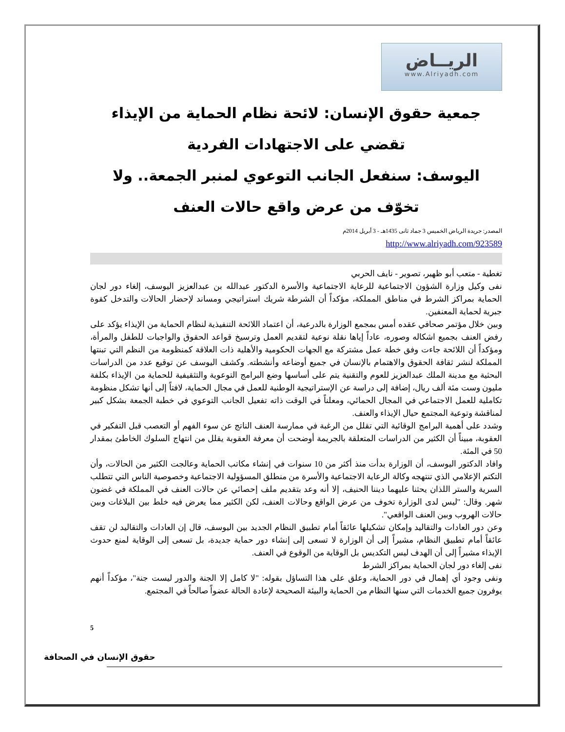الريــاض
www.Alriyadh.com
جمعية حقوق الإنسان: لائحة نظام الحماية من الإيذاء تقضي على الاجتهادات الفردية
اليوسف: سنفعل الجانب التوعوي لمنبر الجمعة.. ولا تخوّف من عرض واقع حالات العنف
المصدر: جريدة الرياض الخميس 3 جماد ثانى 1435هـ - 3 أبريل 2014م
http://www.alriyadh.com/923589
تغطية - متعب أبو ظهير، تصوير - نايف الحربي
نفى وكيل وزارة الشؤون الاجتماعية للرعاية الاجتماعية والأسرة الدكتور عبدالله بن عبدالعزيز اليوسف، إلغاء دور لجان الحماية بمراكز الشرط في مناطق المملكة، مؤكداً أن الشرطة شريك استراتيجي ومساند لإحضار الحالات والتدخل كقوة جبرية لحماية المعنفين.
وبين خلال مؤتمر صحافي عقده أمس بمجمع الوزارة بالدرعية، أن اعتماد اللائحة التنفيذية لنظام الحماية من الإيذاء يؤكد على رفض العنف بجميع اشكاله وصوره، عاداً إياها نقلة نوعية لتقديم العمل وترسيخ قواعد الحقوق والواجبات للطفل والمرأة، ومؤكداً أن اللائحة جاءت وفق خطة عمل مشتركة مع الجهات الحكومية والأهلية ذات العلاقة كمنظومة من النظم التي تبنتها المملكة لنشر ثقافة الحقوق والاهتمام بالإنسان في جميع أوضاعه وأنشطته. وكشف اليوسف عن توقيع عدد من الدراسات البحثية مع مدينة الملك عبدالعزيز للعوم والتقنية يتم على أساسها وضع البرامج التوعوية والتثقيفية للحماية من الإيذاء بكلفة مليون وست مئة ألف ريال، إضافة إلى دراسة عن الإستراتيجية الوطنية للعمل في مجال الحماية، لافتاً إلى أنها تشكل منظومة تكاملية للعمل الاجتماعي في المجال الحمائي، ومعلناً في الوقت ذاته تفعيل الجانب التوعوي في خطبة الجمعة بشكل كبير لمناقشة وتوعية المجتمع حيال الإيذاء والعنف.
وشدد على أهمية البرامج الوقائية التي تقلل من الرغبة في ممارسة العنف الناتج عن سوء الفهم أو التعصب قبل التفكير في العقوبة، مبيناً أن الكثير من الدراسات المتعلقة بالجريمة أوضحت أن معرفة العقوبة يقلل من انتهاج السلوك الخاطئ بمقدار 50 في المئة.
وافاد الدكتور اليوسف، أن الوزارة بدأت منذ أكثر من 10 سنوات في إنشاء مكاتب الحماية وعالجت الكثير من الحالات، وأن التكتم الإعلامي الذي تنتهجه وكالة الرعاية الاجتماعية والأسرة من منطلق المسؤولية الاجتماعية وخصوصية الناس التي تتطلب السرية والستر اللذان يحثنا عليهما ديننا الحنيف، إلا أنه وعد بتقديم ملف إحصائي عن حالات العنف في المملكة في غضون شهر. وقال: "ليس لدى الوزارة تخوف من عرض الواقع وحالات العنف، لكن الكثير مما يعرض فيه خلط بين البلاغات وبين حالات الهروب وبين العنف الواقعي".
وعن دور العادات والتقاليد وإمكان تشكيلها عائقاً أمام تطبيق النظام الجديد بين اليوسف، قال إن العادات والتقاليد لن تقف عائقاً أمام تطبيق النظام، مشيراً إلى أن الوزارة لا تسعى إلى إنشاء دور حماية جديدة، بل تسعى إلى الوقاية لمنع حدوث الإيذاء مشيراً إلى أن الهدف ليس التكديس بل الوقاية من الوقوع في العنف.
نفى إلغاء دور لجان الحماية بمراكز الشرط
ونفى وجود أي إهمال في دور الحماية، وعلق على هذا التساؤل بقوله: "لا كامل إلا الجنة والدور ليست جنة"، مؤكداً أنهم يوفرون جميع الخدمات التي سنها النظام من الحماية والبيئة الصحيحة لإعادة الحالة عضواً صالحاً في المجتمع.
5
حقوق الإنسان في الصحافة